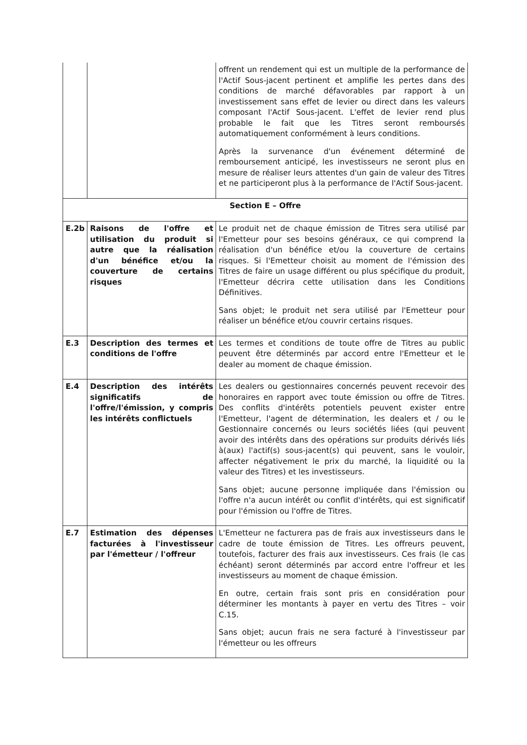| | | offrent un rendement qui est un multiple de la performance de l'Actif Sous-jacent pertinent et amplifie les pertes dans des conditions de marché défavorables par rapport à un investissement sans effet de levier ou direct dans les valeurs composant l'Actif Sous-jacent. L'effet de levier rend plus probable le fait que les Titres seront remboursés automatiquement conformément à leurs conditions. Après la survenance d'un événement déterminé de remboursement anticipé, les investisseurs ne seront plus en mesure de réaliser leurs attentes d'un gain de valeur des Titres et ne participeront plus à la performance de l'Actif Sous-jacent. |
| Section E – Offre | | |
| E.2b | Raisons de l'offre et utilisation du produit si autre que la réalisation d'un bénéfice et/ou la couverture de certains risques | Le produit net de chaque émission de Titres sera utilisé par l'Emetteur pour ses besoins généraux, ce qui comprend la réalisation d'un bénéfice et/ou la couverture de certains risques. Si l'Emetteur choisit au moment de l'émission des Titres de faire un usage différent ou plus spécifique du produit, l'Emetteur décrira cette utilisation dans les Conditions Définitives. Sans objet; le produit net sera utilisé par l'Emetteur pour réaliser un bénéfice et/ou couvrir certains risques. |
| E.3 | Description des termes et conditions de l'offre | Les termes et conditions de toute offre de Titres au public peuvent être déterminés par accord entre l'Emetteur et le dealer au moment de chaque émission. |
| E.4 | Description des intérêts significatifs de l'offre/l'émission, y compris les intérêts conflictuels | Les dealers ou gestionnaires concernés peuvent recevoir des honoraires en rapport avec toute émission ou offre de Titres. Des conflits d'intérêts potentiels peuvent exister entre l'Emetteur, l'agent de détermination, les dealers et / ou le Gestionnaire concernés ou leurs sociétés liées (qui peuvent avoir des intérêts dans des opérations sur produits dérivés liés à(aux) l'actif(s) sous-jacent(s) qui peuvent, sans le vouloir, affecter négativement le prix du marché, la liquidité ou la valeur des Titres) et les investisseurs. Sans objet; aucune personne impliquée dans l'émission ou l'offre n'a aucun intérêt ou conflit d'intérêts, qui est significatif pour l'émission ou l'offre de Titres. |
| E.7 | Estimation des dépenses facturées à l'investisseur par l'émetteur / l'offreur | L'Emetteur ne facturera pas de frais aux investisseurs dans le cadre de toute émission de Titres. Les offreurs peuvent, toutefois, facturer des frais aux investisseurs. Ces frais (le cas échéant) seront déterminés par accord entre l'offreur et les investisseurs au moment de chaque émission. En outre, certain frais sont pris en considération pour déterminer les montants à payer en vertu des Titres – voir C.15. Sans objet; aucun frais ne sera facturé à l'investisseur par l'émetteur ou les offreurs |